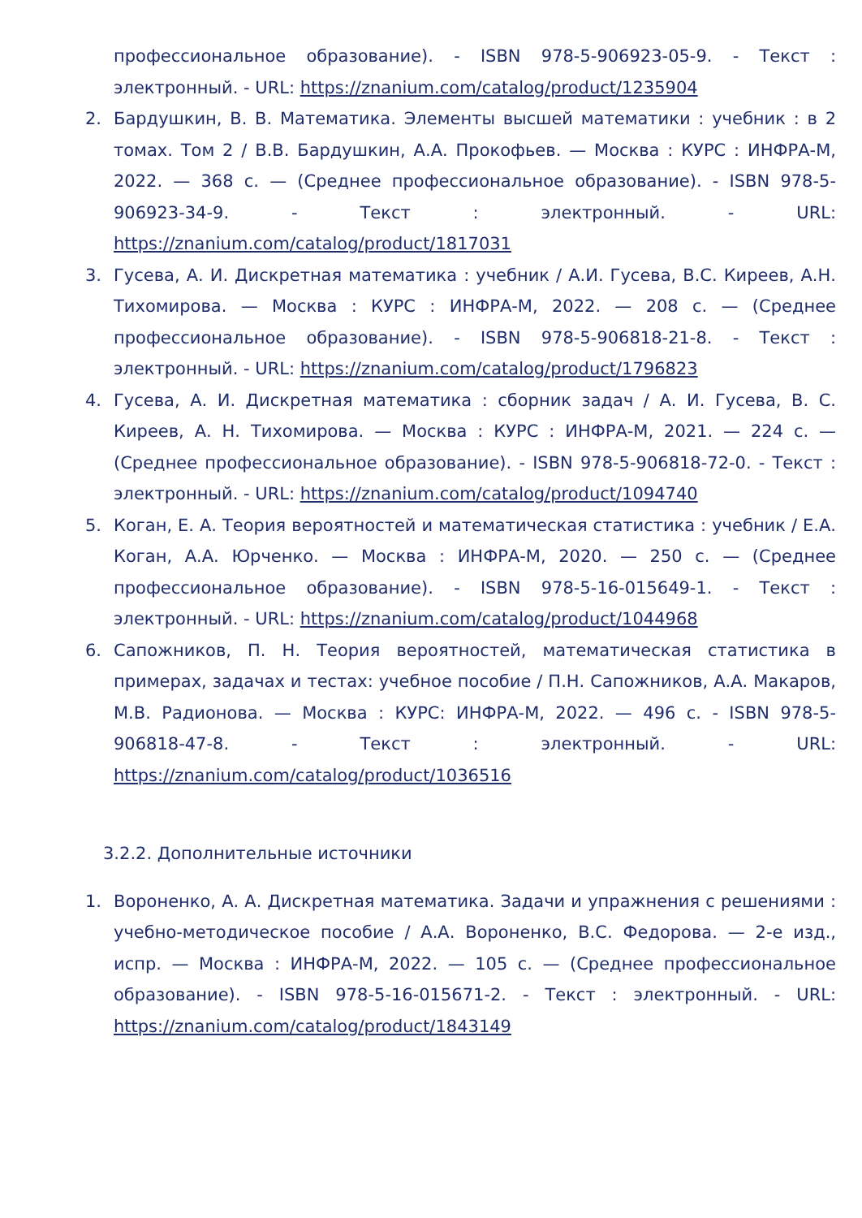профессиональное образование). - ISBN 978-5-906923-05-9. - Текст : электронный. - URL: https://znanium.com/catalog/product/1235904
2. Бардушкин, В. В. Математика. Элементы высшей математики : учебник : в 2 томах. Том 2 / В.В. Бардушкин, А.А. Прокофьев. — Москва : КУРС : ИНФРА-М, 2022. — 368 с. — (Среднее профессиональное образование). - ISBN 978-5-906923-34-9. - Текст : электронный. - URL: https://znanium.com/catalog/product/1817031
3. Гусева, А. И. Дискретная математика : учебник / А.И. Гусева, В.С. Киреев, А.Н. Тихомирова. — Москва : КУРС : ИНФРА-М, 2022. — 208 с. — (Среднее профессиональное образование). - ISBN 978-5-906818-21-8. - Текст : электронный. - URL: https://znanium.com/catalog/product/1796823
4. Гусева, А. И. Дискретная математика : сборник задач / А. И. Гусева, В. С. Киреев, А. Н. Тихомирова. — Москва : КУРС : ИНФРА-М, 2021. — 224 с. — (Среднее профессиональное образование). - ISBN 978-5-906818-72-0. - Текст : электронный. - URL: https://znanium.com/catalog/product/1094740
5. Коган, Е. А. Теория вероятностей и математическая статистика : учебник / Е.А. Коган, А.А. Юрченко. — Москва : ИНФРА-М, 2020. — 250 с. — (Среднее профессиональное образование). - ISBN 978-5-16-015649-1. - Текст : электронный. - URL: https://znanium.com/catalog/product/1044968
6. Сапожников, П. Н. Теория вероятностей, математическая статистика в примерах, задачах и тестах: учебное пособие / П.Н. Сапожников, А.А. Макаров, М.В. Радионова. — Москва : КУРС: ИНФРА-М, 2022. — 496 с. - ISBN 978-5-906818-47-8. - Текст : электронный. - URL: https://znanium.com/catalog/product/1036516
3.2.2. Дополнительные источники
1. Вороненко, А. А. Дискретная математика. Задачи и упражнения с решениями : учебно-методическое пособие / А.А. Вороненко, В.С. Федорова. — 2-е изд., испр. — Москва : ИНФРА-М, 2022. — 105 с. — (Среднее профессиональное образование). - ISBN 978-5-16-015671-2. - Текст : электронный. - URL: https://znanium.com/catalog/product/1843149